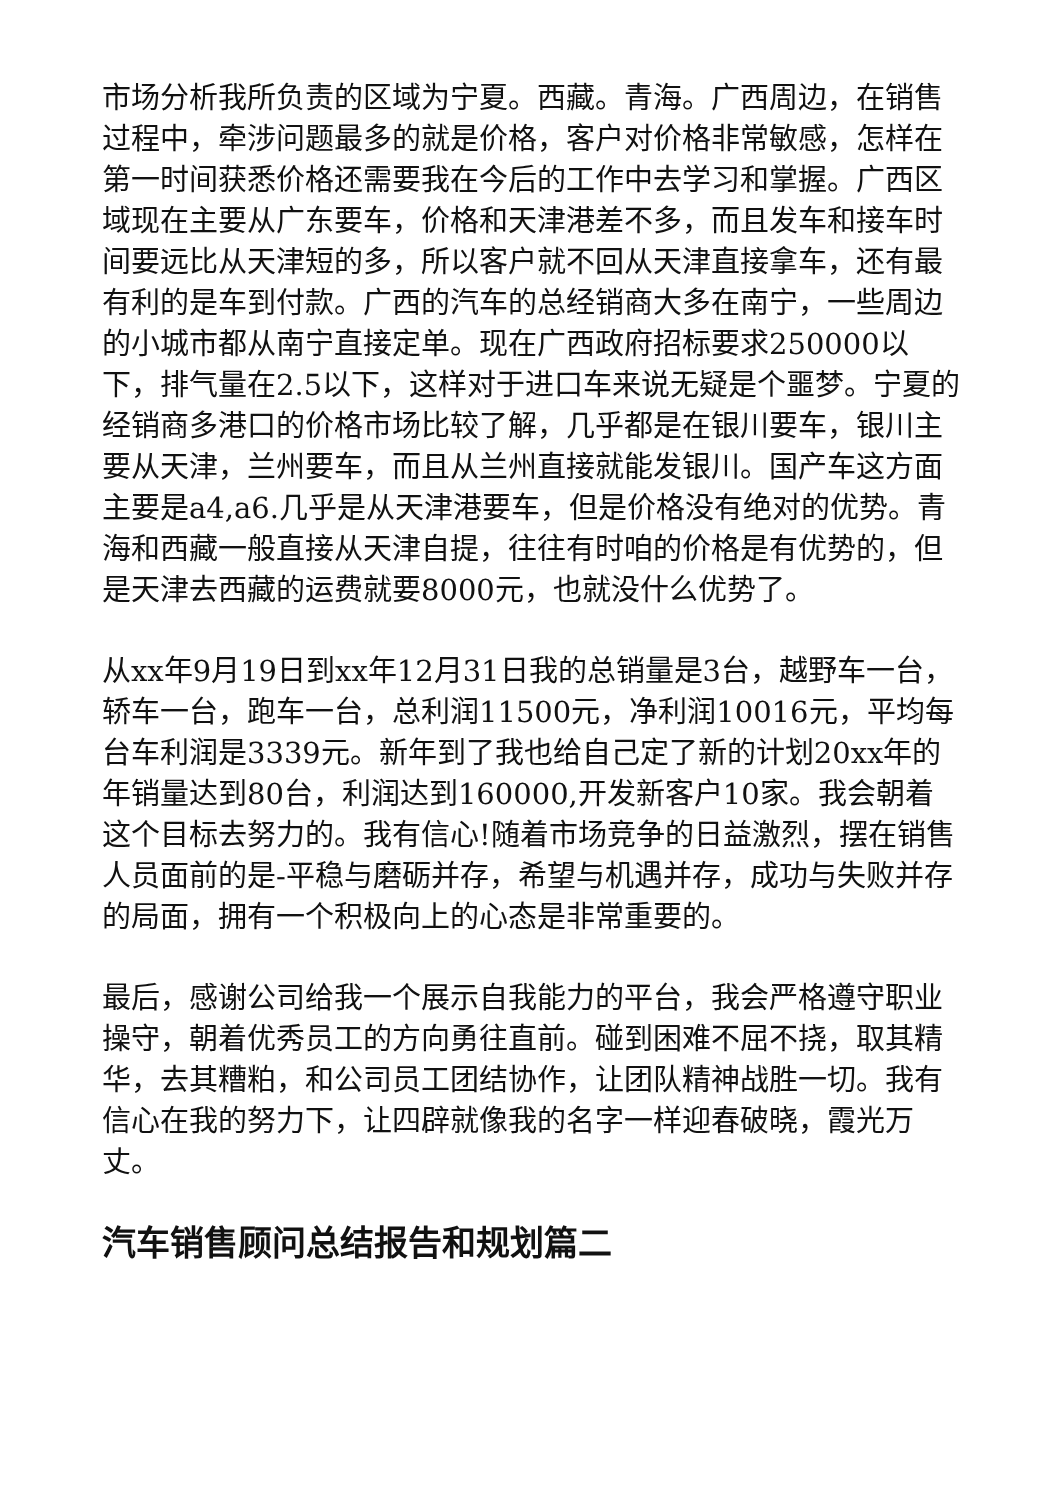市场分析我所负责的区域为宁夏。西藏。青海。广西周边，在销售过程中，牵涉问题最多的就是价格，客户对价格非常敏感，怎样在第一时间获悉价格还需要我在今后的工作中去学习和掌握。广西区域现在主要从广东要车，价格和天津港差不多，而且发车和接车时间要远比从天津短的多，所以客户就不回从天津直接拿车，还有最有利的是车到付款。广西的汽车的总经销商大多在南宁，一些周边的小城市都从南宁直接定单。现在广西政府招标要求250000以下，排气量在2.5以下，这样对于进口车来说无疑是个噩梦。宁夏的经销商多港口的价格市场比较了解，几乎都是在银川要车，银川主要从天津，兰州要车，而且从兰州直接就能发银川。国产车这方面主要是a4,a6.几乎是从天津港要车，但是价格没有绝对的优势。青海和西藏一般直接从天津自提，往往有时咱的价格是有优势的，但是天津去西藏的运费就要8000元，也就没什么优势了。
从xx年9月19日到xx年12月31日我的总销量是3台，越野车一台，轿车一台，跑车一台，总利润11500元，净利润10016元，平均每台车利润是3339元。新年到了我也给自己定了新的计划20xx年的年销量达到80台，利润达到160000,开发新客户10家。我会朝着这个目标去努力的。我有信心!随着市场竞争的日益激烈，摆在销售人员面前的是-平稳与磨砺并存，希望与机遇并存，成功与失败并存的局面，拥有一个积极向上的心态是非常重要的。
最后，感谢公司给我一个展示自我能力的平台，我会严格遵守职业操守，朝着优秀员工的方向勇往直前。碰到困难不屈不挠，取其精华，去其糟粕，和公司员工团结协作，让团队精神战胜一切。我有信心在我的努力下，让四辟就像我的名字一样迎春破晓，霞光万丈。
汽车销售顾问总结报告和规划篇二